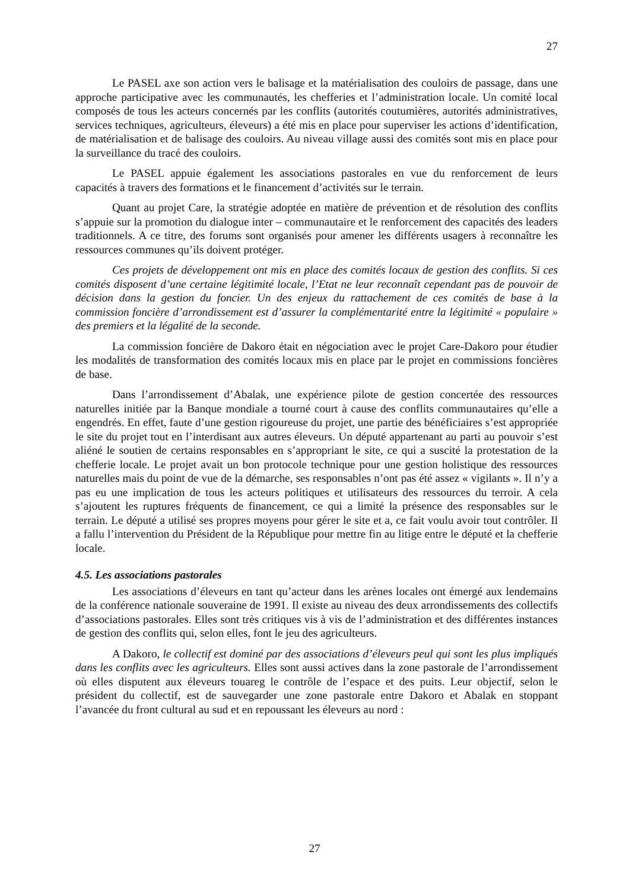27
Le PASEL axe son action vers le balisage et la matérialisation des couloirs de passage, dans une approche participative avec les communautés, les chefferies et l’administration locale. Un comité local composés de tous les acteurs concernés par les conflits (autorités coutumières, autorités administratives, services techniques, agriculteurs, éleveurs) a été mis en place pour superviser les actions d’identification, de matérialisation et de balisage des couloirs. Au niveau village aussi des comités sont mis en place pour la surveillance du tracé des couloirs.
Le PASEL appuie également les associations pastorales en vue du renforcement de leurs capacités à travers des formations et le financement d’activités sur le terrain.
Quant au projet Care, la stratégie adoptée en matière de prévention et de résolution des conflits s’appuie sur la promotion du dialogue inter – communautaire et le renforcement des capacités des leaders traditionnels. A ce titre, des forums sont organisés pour amener les différents usagers à reconnaître les ressources communes qu’ils doivent protéger.
Ces projets de développement ont mis en place des comités locaux de gestion des conflits. Si ces comités disposent d’une certaine légitimité locale, l’Etat ne leur reconnaît cependant pas de pouvoir de décision dans la gestion du foncier. Un des enjeux du rattachement de ces comités de base à la commission foncière d’arrondissement est d’assurer la complémentarité entre la légitimité « populaire » des premiers et la légalité de la seconde.
La commission foncière de Dakoro était en négociation avec le projet Care-Dakoro pour étudier les modalités de transformation des comités locaux mis en place par le projet en commissions foncières de base.
Dans l’arrondissement d’Abalak, une expérience pilote de gestion concertée des ressources naturelles initiée par la Banque mondiale a tourné court à cause des conflits communautaires qu’elle a engendrés. En effet, faute d’une gestion rigoureuse du projet, une partie des bénéficiaires s’est appropriée le site du projet tout en l’interdisant aux autres éleveurs. Un député appartenant au parti au pouvoir s’est aliéné le soutien de certains responsables en s’appropriant le site, ce qui a suscité la protestation de la chefferie locale. Le projet avait un bon protocole technique pour une gestion holistique des ressources naturelles mais du point de vue de la démarche, ses responsables n’ont pas été assez « vigilants ». Il n’y a pas eu une implication de tous les acteurs politiques et utilisateurs des ressources du terroir. A cela s’ajoutent les ruptures fréquents de financement, ce qui a limité la présence des responsables sur le terrain. Le député a utilisé ses propres moyens pour gérer le site et a, ce fait voulu avoir tout contrôler. Il a fallu l’intervention du Président de la République pour mettre fin au litige entre le député et la chefferie locale.
4.5. Les associations pastorales
Les associations d’éleveurs en tant qu’acteur dans les arènes locales ont émergé aux lendemains de la conférence nationale souveraine de 1991. Il existe au niveau des deux arrondissements des collectifs d’associations pastorales. Elles sont très critiques vis à vis de l’administration et des différentes instances de gestion des conflits qui, selon elles, font le jeu des agriculteurs.
A Dakoro, le collectif est dominé par des associations d’éleveurs peul qui sont les plus impliqués dans les conflits avec les agriculteurs. Elles sont aussi actives dans la zone pastorale de l’arrondissement où elles disputent aux éleveurs touareg le contrôle de l’espace et des puits. Leur objectif, selon le président du collectif, est de sauvegarder une zone pastorale entre Dakoro et Abalak en stoppant l’avancée du front cultural au sud et en repoussant les éleveurs au nord :
27